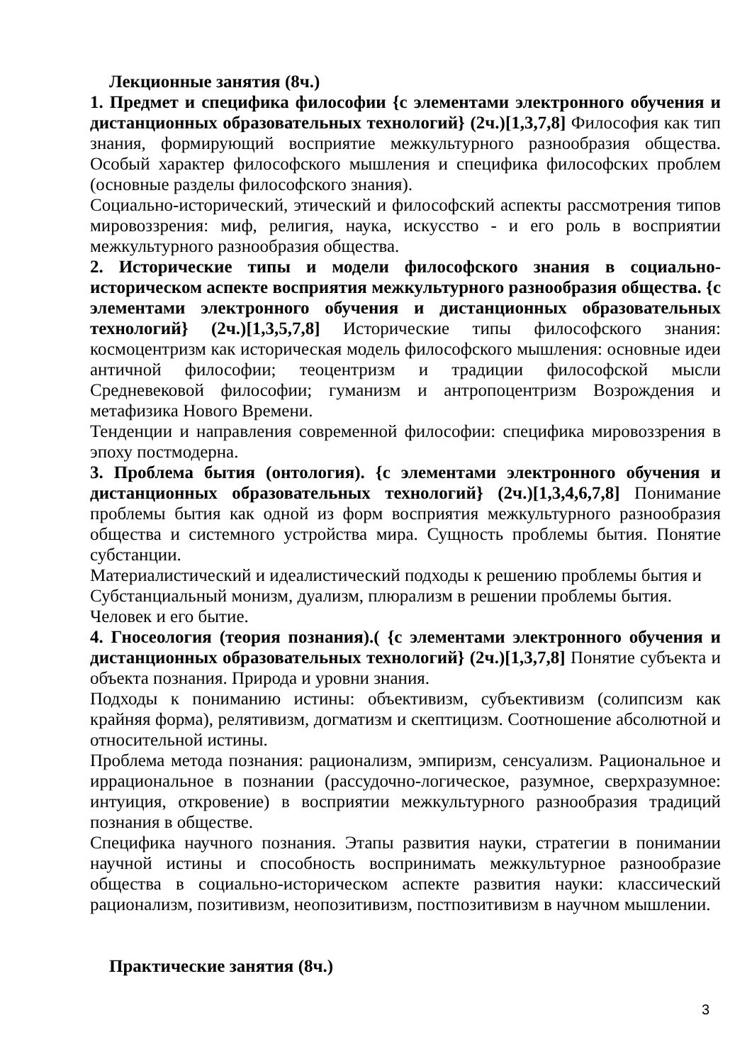Лекционные занятия (8ч.)
1. Предмет и специфика философии {с элементами электронного обучения и дистанционных образовательных технологий} (2ч.)[1,3,7,8] Философия как тип знания, формирующий восприятие межкультурного разнообразия общества. Особый характер философского мышления и специфика философских проблем (основные разделы философского знания).
Социально-исторический, этический и философский аспекты рассмотрения типов мировоззрения: миф, религия, наука, искусство - и его роль в восприятии межкультурного разнообразия общества.
2. Исторические типы и модели философского знания в социально-историческом аспекте восприятия межкультурного разнообразия общества. {с элементами электронного обучения и дистанционных образовательных технологий} (2ч.)[1,3,5,7,8] Исторические типы философского знания: космоцентризм как историческая модель философского мышления: основные идеи античной философии; теоцентризм и традиции философской мысли Средневековой философии; гуманизм и антропоцентризм Возрождения и метафизика Нового Времени.
Тенденции и направления современной философии: специфика мировоззрения в эпоху постмодерна.
3. Проблема бытия (онтология). {с элементами электронного обучения и дистанционных образовательных технологий} (2ч.)[1,3,4,6,7,8] Понимание проблемы бытия как одной из форм восприятия межкультурного разнообразия общества и системного устройства мира. Сущность проблемы бытия. Понятие субстанции.
Материалистический и идеалистический подходы к решению проблемы бытия и
Субстанциальный монизм, дуализм, плюрализм в решении проблемы бытия.
Человек и его бытие.
4. Гносеология (теория познания).( {с элементами электронного обучения и дистанционных образовательных технологий} (2ч.)[1,3,7,8] Понятие субъекта и объекта познания. Природа и уровни знания.
Подходы к пониманию истины: объективизм, субъективизм (солипсизм как крайняя форма), релятивизм, догматизм и скептицизм. Соотношение абсолютной и относительной истины.
Проблема метода познания: рационализм, эмпиризм, сенсуализм. Рациональное и иррациональное в познании (рассудочно-логическое, разумное, сверхразумное: интуиция, откровение) в восприятии межкультурного разнообразия традиций познания в обществе.
Специфика научного познания. Этапы развития науки, стратегии в понимании научной истины и способность воспринимать межкультурное разнообразие общества в социально-историческом аспекте развития науки: классический рационализм, позитивизм, неопозитивизм, постпозитивизм в научном мышлении.
Практические занятия (8ч.)
3